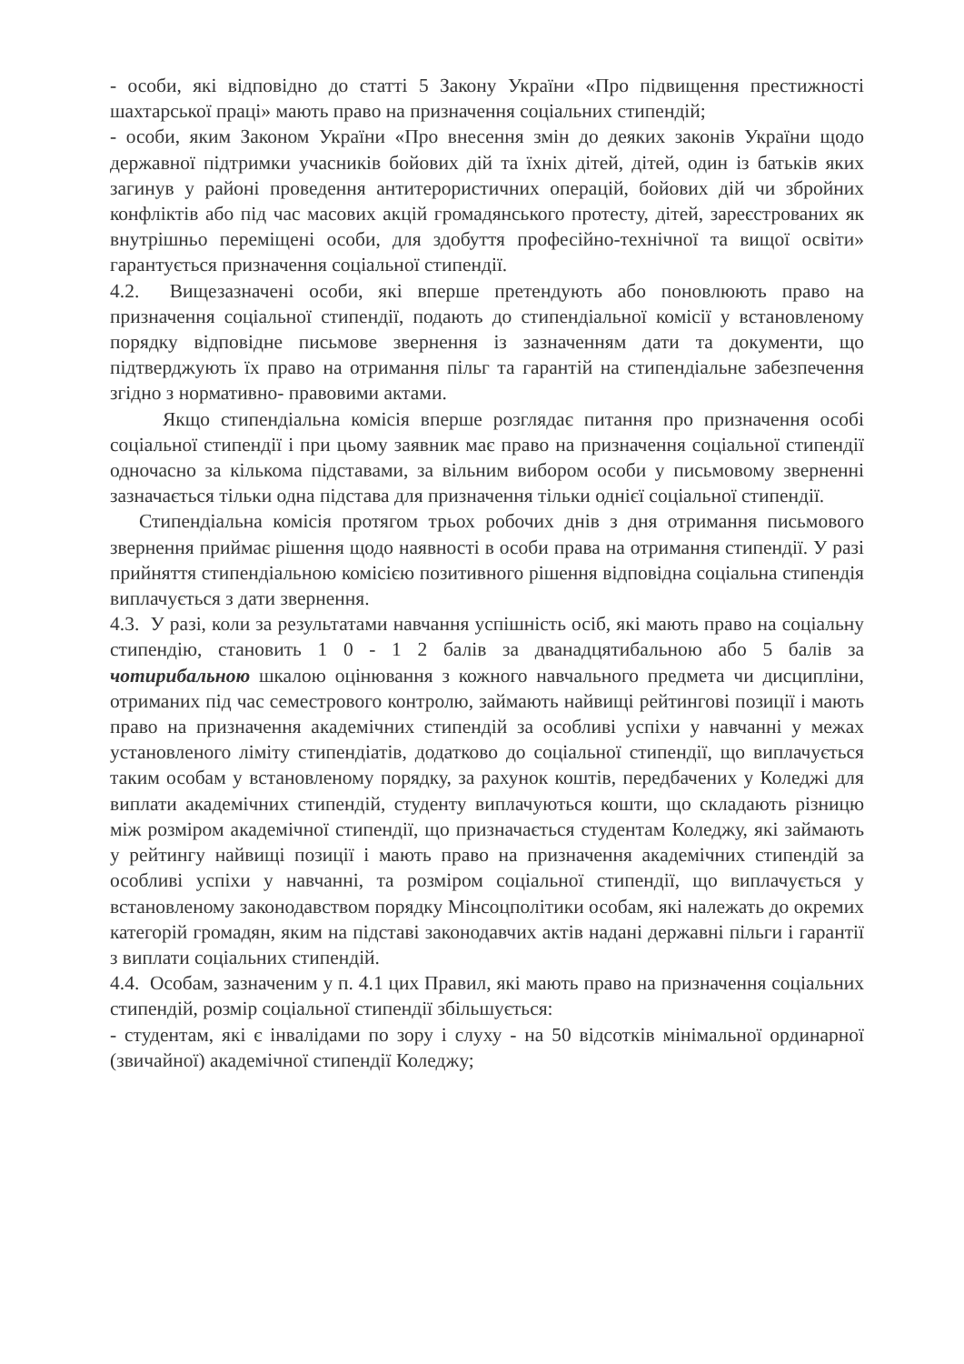- особи, які відповідно до статті 5 Закону України «Про підвищення престижності шахтарської праці» мають право на призначення соціальних стипендій;
- особи, яким Законом України «Про внесення змін до деяких законів України щодо державної підтримки учасників бойових дій та їхніх дітей, дітей, один із батьків яких загинув у районі проведення антитерористичних операцій, бойових дій чи збройних конфліктів або під час масових акцій громадянського протесту, дітей, зареєстрованих як внутрішньо переміщені особи, для здобуття професійно-технічної та вищої освіти» гарантується призначення соціальної стипендії.
4.2. Вищезазначені особи, які вперше претендують або поновлюють право на призначення соціальної стипендії, подають до стипендіальної комісії у встановленому порядку відповідне письмове звернення із зазначенням дати та документи, що підтверджують їх право на отримання пільг та гарантій на стипендіальне забезпечення згідно з нормативно- правовими актами.
Якщо стипендіальна комісія вперше розглядає питання про призначення особі соціальної стипендії і при цьому заявник має право на призначення соціальної стипендії одночасно за кількома підставами, за вільним вибором особи у письмовому зверненні зазначається тільки одна підстава для призначення тільки однієї соціальної стипендії.
Стипендіальна комісія протягом трьох робочих днів з дня отримання письмового звернення приймає рішення щодо наявності в особи права на отримання стипендії. У разі прийняття стипендіальною комісією позитивного рішення відповідна соціальна стипендія виплачується з дати звернення.
4.3. У разі, коли за результатами навчання успішність осіб, які мають право на соціальну стипендію, становить 1 0 - 1 2 балів за дванадцятибальною або 5 балів за чотирибальною шкалою оцінювання з кожного навчального предмета чи дисципліни, отриманих під час семестрового контролю, займають найвищі рейтингові позиції і мають право на призначення академічних стипендій за особливі успіхи у навчанні у межах установленого ліміту стипендіатів, додатково до соціальної стипендії, що виплачується таким особам у встановленому порядку, за рахунок коштів, передбачених у Коледжі для виплати академічних стипендій, студенту виплачуються кошти, що складають різницю між розміром академічної стипендії, що призначається студентам Коледжу, які займають у рейтингу найвищі позиції і мають право на призначення академічних стипендій за особливі успіхи у навчанні, та розміром соціальної стипендії, що виплачується у встановленому законодавством порядку Мінсоцполітики особам, які належать до окремих категорій громадян, яким на підставі законодавчих актів надані державні пільги і гарантії з виплати соціальних стипендій.
4.4. Особам, зазначеним у п. 4.1 цих Правил, які мають право на призначення соціальних стипендій, розмір соціальної стипендії збільшується:
- студентам, які є інвалідами по зору і слуху - на 50 відсотків мінімальної ординарної (звичайної) академічної стипендії Коледжу;